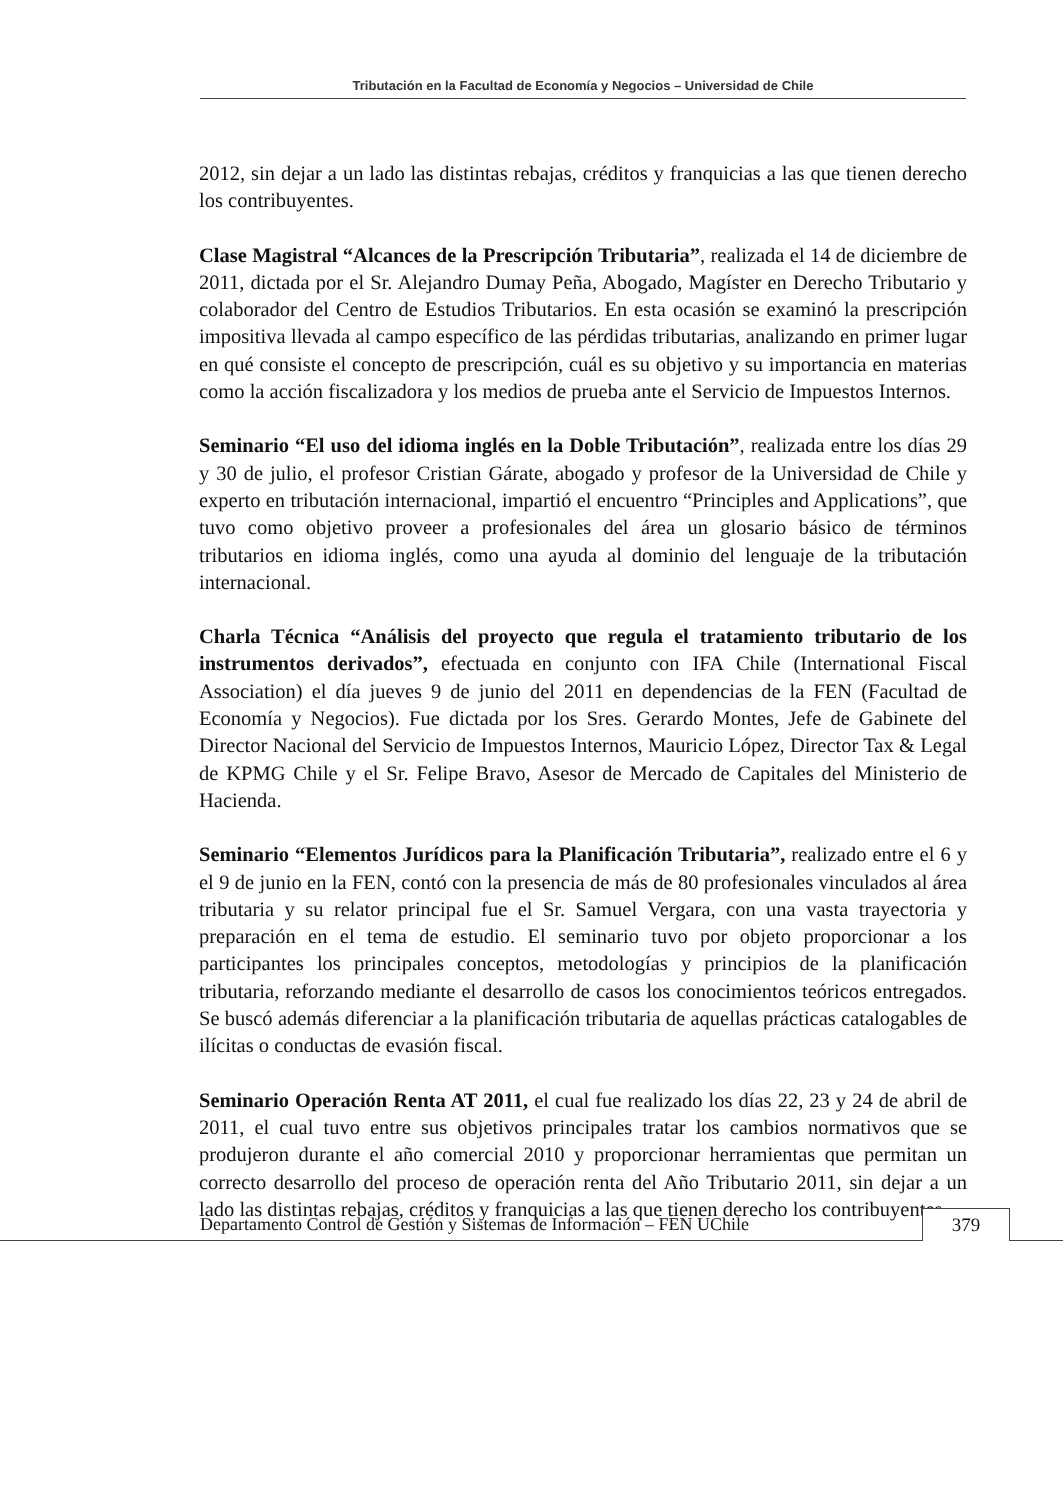Tributación en la Facultad de Economía y Negocios – Universidad de Chile
2012, sin dejar a un lado las distintas rebajas, créditos y franquicias a las que tienen derecho los contribuyentes.
Clase Magistral “Alcances de la Prescripción Tributaria”, realizada el 14 de diciembre de 2011, dictada por el Sr. Alejandro Dumay Peña, Abogado, Magíster en Derecho Tributario y colaborador del Centro de Estudios Tributarios. En esta ocasión se examinó la prescripción impositiva llevada al campo específico de las pérdidas tributarias, analizando en primer lugar en qué consiste el concepto de prescripción, cuál es su objetivo y su importancia en materias como la acción fiscalizadora y los medios de prueba ante el Servicio de Impuestos Internos.
Seminario “El uso del idioma inglés en la Doble Tributación”, realizada entre los días 29 y 30 de julio, el profesor Cristian Gárate, abogado y profesor de la Universidad de Chile y experto en tributación internacional, impartió el encuentro “Principles and Applications”, que tuvo como objetivo proveer a profesionales del área un glosario básico de términos tributarios en idioma inglés, como una ayuda al dominio del lenguaje de la tributación internacional.
Charla Técnica “Análisis del proyecto que regula el tratamiento tributario de los instrumentos derivados”, efectuada en conjunto con IFA Chile (International Fiscal Association) el día jueves 9 de junio del 2011 en dependencias de la FEN (Facultad de Economía y Negocios). Fue dictada por los Sres. Gerardo Montes, Jefe de Gabinete del Director Nacional del Servicio de Impuestos Internos, Mauricio López, Director Tax & Legal de KPMG Chile y el Sr. Felipe Bravo, Asesor de Mercado de Capitales del Ministerio de Hacienda.
Seminario “Elementos Jurídicos para la Planificación Tributaria”, realizado entre el 6 y el 9 de junio en la FEN, contó con la presencia de más de 80 profesionales vinculados al área tributaria y su relator principal fue el Sr. Samuel Vergara, con una vasta trayectoria y preparación en el tema de estudio. El seminario tuvo por objeto proporcionar a los participantes los principales conceptos, metodologías y principios de la planificación tributaria, reforzando mediante el desarrollo de casos los conocimientos teóricos entregados. Se buscó además diferenciar a la planificación tributaria de aquellas prácticas catalogables de ilícitas o conductas de evasión fiscal.
Seminario Operación Renta AT 2011, el cual fue realizado los días 22, 23 y 24 de abril de 2011, el cual tuvo entre sus objetivos principales tratar los cambios normativos que se produjeron durante el año comercial 2010 y proporcionar herramientas que permitan un correcto desarrollo del proceso de operación renta del Año Tributario 2011, sin dejar a un lado las distintas rebajas, créditos y franquicias a las que tienen derecho los contribuyentes.
Departamento Control de Gestión y Sistemas de Información – FEN UChile 379